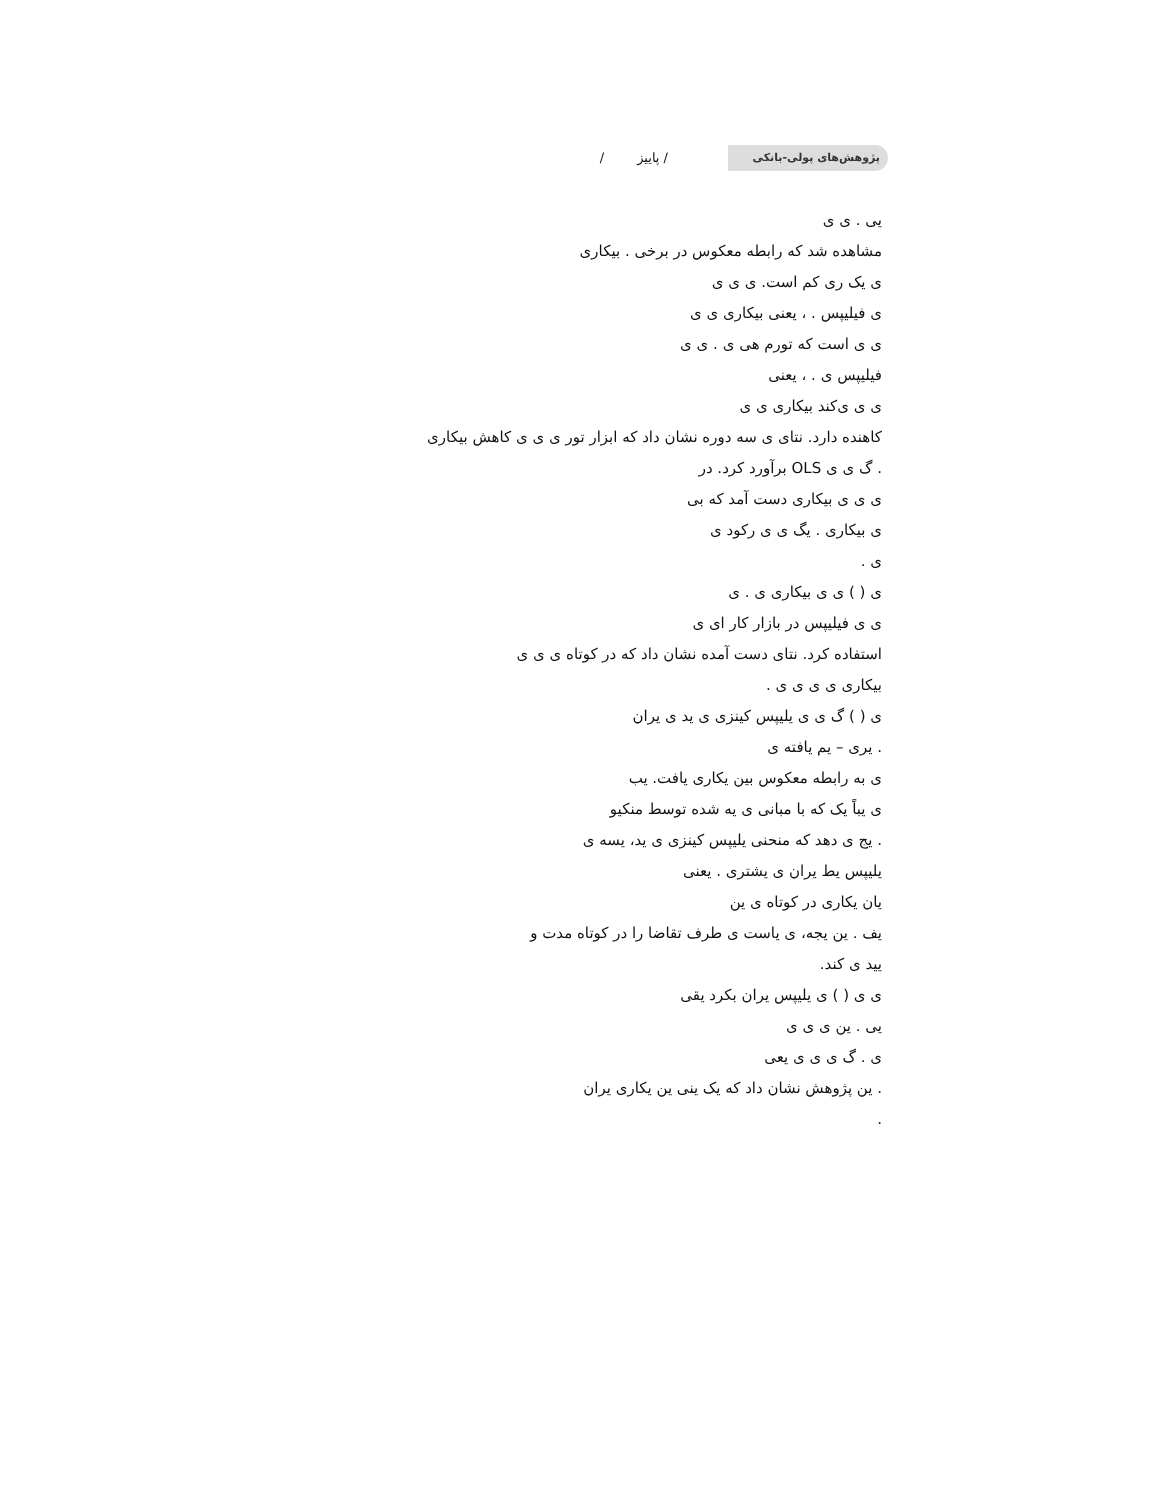پژوهش‌های پولی-بانکی
/ پاییز /
یی . ی ی
مشاهده شد که رابطه معکوس در برخی . بیکاری
ی یک ری کم است. ی ی ی
ی فیلیپس . ، یعنی بیکاری ی ی
ی ی است که تورم هی ی . ی ی
فیلیپس ی . ، یعنی
ی ی ی‌کند بیکاری ی ی
کاهنده دارد. نتای ی سه دوره نشان داد که ابزار تور ی ی ی کاهش بیکاری
. گ ی ی OLS برآورد کرد. در
ی ی ی بیکاری دست آمد که بی
ی بیکاری . یگ ی ی رکود ی
ی .
ی ( ) ی ی بیکاری ی . ی
ی ی فیلیپس در بازار کار ای ی
استفاده کرد. نتای دست آمده نشان داد که در کوتاه ی ی ی
بیکاری ی ی ی ی .
ی ( ) گ ی ی یلیپس کینزی ی ید ی یران
. یری – یم یافته ی
ی به رابطه معکوس بین یکاری یافت. یب
ی یباً یک که با مبانی ی یه شده توسط منکیو
. یج ی دهد که منحنی یلیپس کینزی ی ید، یسه ی
یلیپس یط یران ی یشتری . یعنی
یان یکاری در کوتاه ی ین
یف . ین یجه، ی یاست ی طرف تقاضا را در کوتاه مدت و
یید ی کند.
ی ی ( ) ی یلیپس یران بکرد یقی
یی . ین ی ی ی
ی . گ ی ی ی یعی
. ین پژوهش نشان داد که یک ینی ین یکاری یران
.